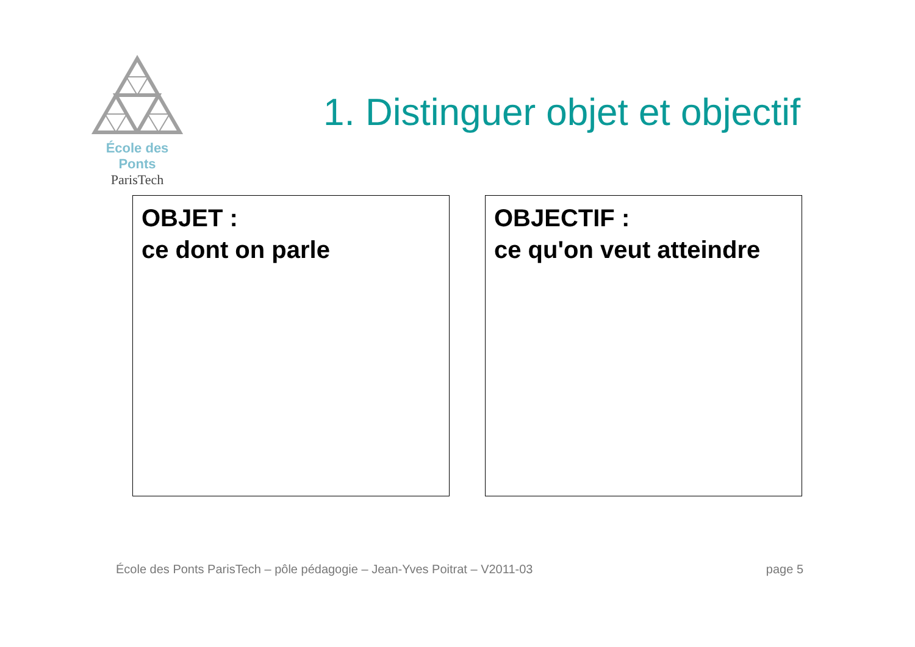École des Ponts
ParisTech
1. Distinguer objet et objectif
OBJET :
ce dont on parle
OBJECTIF :
ce qu'on veut atteindre
École des Ponts ParisTech – pôle pédagogie – Jean-Yves Poitrat – V2011-03 page 5